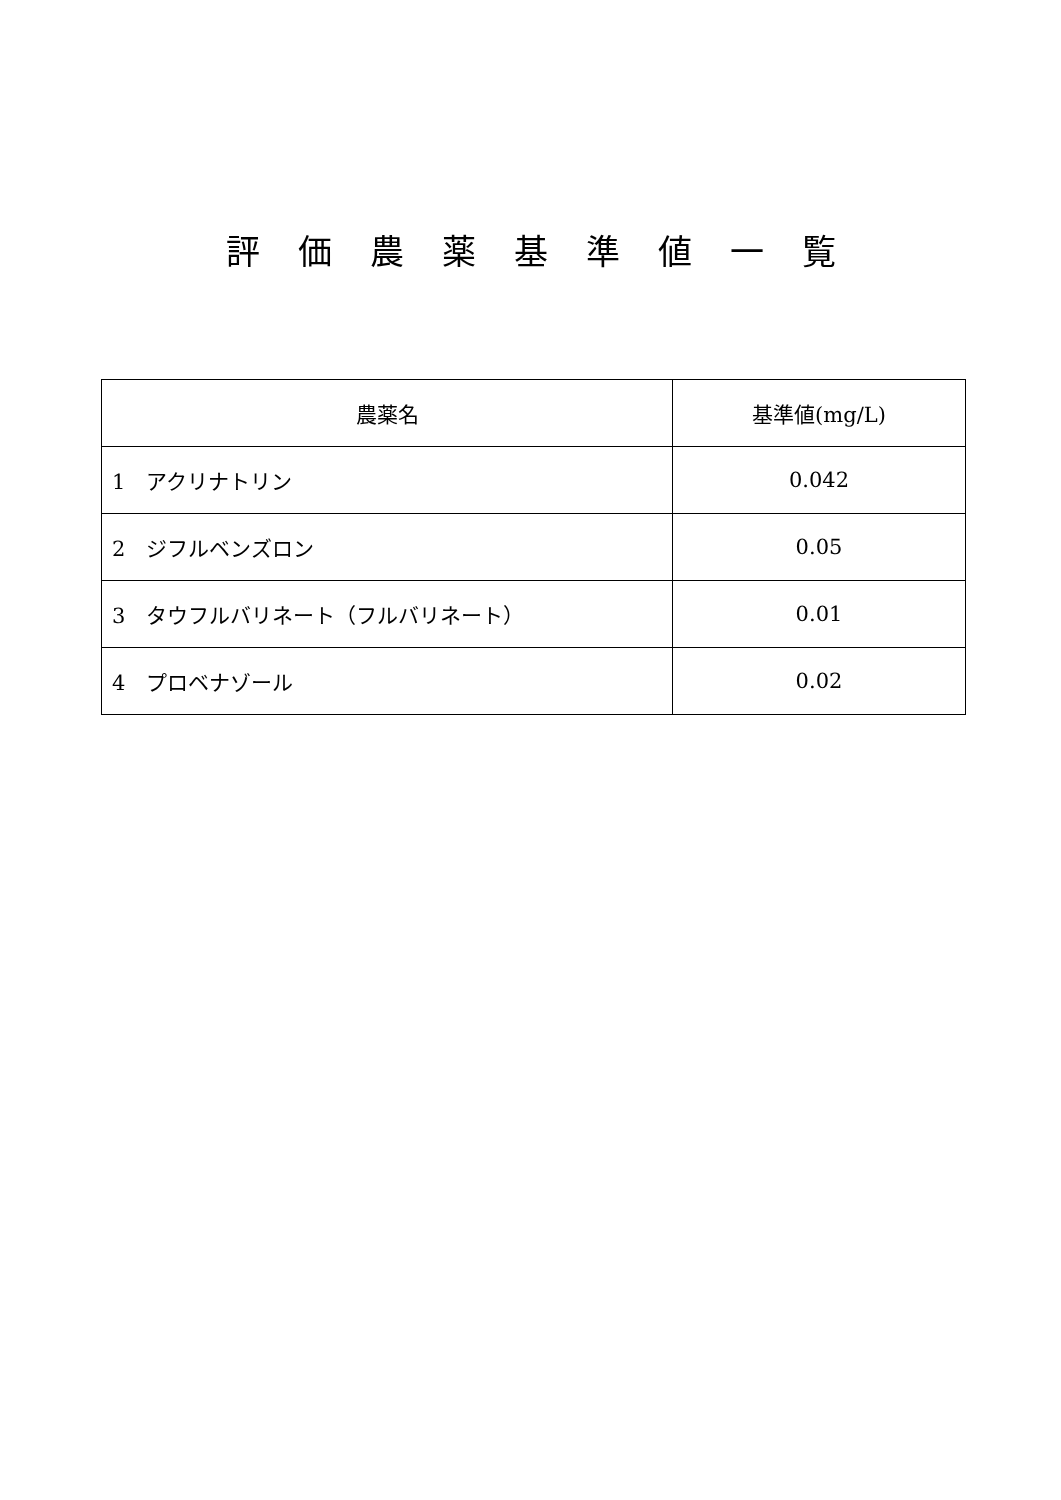評価農薬基準値一覧
| 農薬名 | 基準値(mg/L) |
| --- | --- |
| 1 アクリナトリン | 0.042 |
| 2 ジフルベンズロン | 0.05 |
| 3 タウフルバリネート（フルバリネート） | 0.01 |
| 4 プロベナゾール | 0.02 |